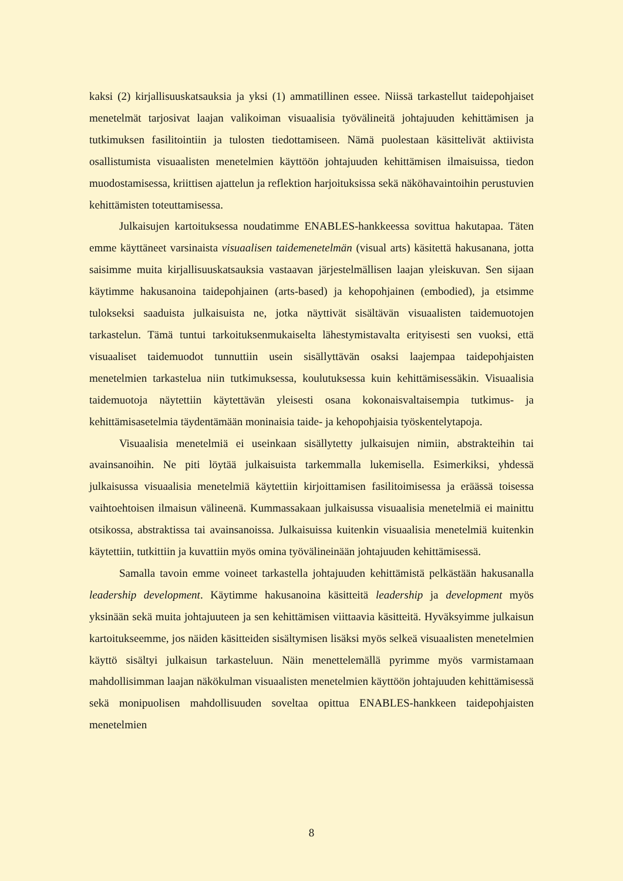kaksi (2) kirjallisuuskatsauksia ja yksi (1) ammatillinen essee. Niissä tarkastellut taidepohjaiset menetelmät tarjosivat laajan valikoiman visuaalisia työvälineitä johtajuuden kehittämisen ja tutkimuksen fasilitointiin ja tulosten tiedottamiseen. Nämä puolestaan käsittelivät aktiivista osallistumista visuaalisten menetelmien käyttöön johtajuuden kehittämisen ilmaisuissa, tiedon muodostamisessa, kriittisen ajattelun ja reflektion harjoituksissa sekä näköhavaintoihin perustuvien kehittämisten toteuttamisessa.
Julkaisujen kartoituksessa noudatimme ENABLES-hankkeessa sovittua hakutapaa. Täten emme käyttäneet varsinaista visuaalisen taidemenetelmän (visual arts) käsitettä hakusanana, jotta saisimme muita kirjallisuuskatsauksia vastaavan järjestelmällisen laajan yleiskuvan. Sen sijaan käytimme hakusanoina taidepohjainen (arts-based) ja kehopohjainen (embodied), ja etsimme tulokseksi saaduista julkaisuista ne, jotka näyttivät sisältävän visuaalisten taidemuotojen tarkastelun. Tämä tuntui tarkoituksenmukaiselta lähestymistavalta erityisesti sen vuoksi, että visuaaliset taidemuodot tunnuttiin usein sisällyttävän osaksi laajempaa taidepohjaisten menetelmien tarkastelua niin tutkimuksessa, koulutuksessa kuin kehittämisessäkin. Visuaalisia taidemuotoja näytettiin käytettävän yleisesti osana kokonaisvaltaisempia tutkimus- ja kehittämisasetelmia täydentämään moninaisia taide- ja kehopohjaisia työskentelytapoja.
Visuaalisia menetelmiä ei useinkaan sisällytetty julkaisujen nimiin, abstrakteihin tai avainsanoihin. Ne piti löytää julkaisuista tarkemmalla lukemisella. Esimerkiksi, yhdessä julkaisussa visuaalisia menetelmiä käytettiin kirjoittamisen fasilitoimisessa ja eräässä toisessa vaihtoehtoisen ilmaisun välineenä. Kummassakaan julkaisussa visuaalisia menetelmiä ei mainittu otsikossa, abstraktissa tai avainsanoissa. Julkaisuissa kuitenkin visuaalisia menetelmiä kuitenkin käytettiin, tutkittiin ja kuvattiin myös omina työvälineinään johtajuuden kehittämisessä.
Samalla tavoin emme voineet tarkastella johtajuuden kehittämistä pelkästään hakusanalla leadership development. Käytimme hakusanoina käsitteitä leadership ja development myös yksinään sekä muita johtajuuteen ja sen kehittämisen viittaavia käsitteitä. Hyväksyimme julkaisun kartoitukseemme, jos näiden käsitteiden sisältymisen lisäksi myös selkeä visuaalisten menetelmien käyttö sisältyi julkaisun tarkasteluun. Näin menettelemällä pyrimme myös varmistamaan mahdollisimman laajan näkökulman visuaalisten menetelmien käyttöön johtajuuden kehittämisessä sekä monipuolisen mahdollisuuden soveltaa opittua ENABLES-hankkeen taidepohjaisten menetelmien
8